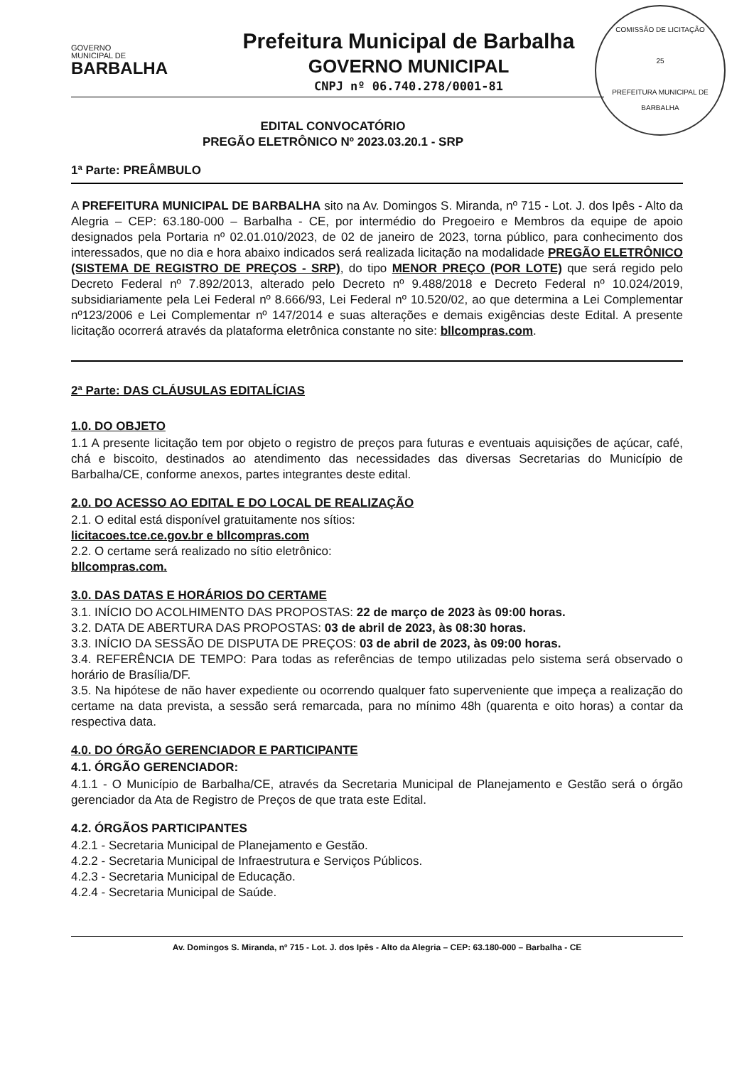GOVERNO
MUNICIPAL DE
BARBALHA
Prefeitura Municipal de Barbalha
GOVERNO MUNICIPAL
CNPJ nº 06.740.278/0001-81
COMISSÃO DE LICITAÇÃO
25
PREFEITURA MUNICIPAL DE BARBALHA
EDITAL CONVOCATÓRIO
PREGÃO ELETRÔNICO Nº 2023.03.20.1 - SRP
1ª Parte: PREÂMBULO
A PREFEITURA MUNICIPAL DE BARBALHA sito na Av. Domingos S. Miranda, nº 715 - Lot. J. dos Ipês - Alto da Alegria – CEP: 63.180-000 – Barbalha - CE, por intermédio do Pregoeiro e Membros da equipe de apoio designados pela Portaria nº 02.01.010/2023, de 02 de janeiro de 2023, torna público, para conhecimento dos interessados, que no dia e hora abaixo indicados será realizada licitação na modalidade PREGÃO ELETRÔNICO (SISTEMA DE REGISTRO DE PREÇOS - SRP), do tipo MENOR PREÇO (POR LOTE) que será regido pelo Decreto Federal nº 7.892/2013, alterado pelo Decreto nº 9.488/2018 e Decreto Federal nº 10.024/2019, subsidiariamente pela Lei Federal nº 8.666/93, Lei Federal nº 10.520/02, ao que determina a Lei Complementar nº123/2006 e Lei Complementar nº 147/2014 e suas alterações e demais exigências deste Edital. A presente licitação ocorrerá através da plataforma eletrônica constante no site: bllcompras.com.
2ª Parte: DAS CLÁUSULAS EDITALÍCIAS
1.0. DO OBJETO
1.1 A presente licitação tem por objeto o registro de preços para futuras e eventuais aquisições de açúcar, café, chá e biscoito, destinados ao atendimento das necessidades das diversas Secretarias do Município de Barbalha/CE, conforme anexos, partes integrantes deste edital.
2.0. DO ACESSO AO EDITAL E DO LOCAL DE REALIZAÇÃO
2.1. O edital está disponível gratuitamente nos sítios:
licitacoes.tce.ce.gov.br e bllcompras.com
2.2. O certame será realizado no sítio eletrônico:
bllcompras.com.
3.0. DAS DATAS E HORÁRIOS DO CERTAME
3.1. INÍCIO DO ACOLHIMENTO DAS PROPOSTAS: 22 de março de 2023 às 09:00 horas.
3.2. DATA DE ABERTURA DAS PROPOSTAS: 03 de abril de 2023, às 08:30 horas.
3.3. INÍCIO DA SESSÃO DE DISPUTA DE PREÇOS: 03 de abril de 2023, às 09:00 horas.
3.4. REFERÊNCIA DE TEMPO: Para todas as referências de tempo utilizadas pelo sistema será observado o horário de Brasília/DF.
3.5. Na hipótese de não haver expediente ou ocorrendo qualquer fato superveniente que impeça a realização do certame na data prevista, a sessão será remarcada, para no mínimo 48h (quarenta e oito horas) a contar da respectiva data.
4.0. DO ÓRGÃO GERENCIADOR E PARTICIPANTE
4.1. ÓRGÃO GERENCIADOR:
4.1.1 - O Município de Barbalha/CE, através da Secretaria Municipal de Planejamento e Gestão será o órgão gerenciador da Ata de Registro de Preços de que trata este Edital.
4.2. ÓRGÃOS PARTICIPANTES
4.2.1 - Secretaria Municipal de Planejamento e Gestão.
4.2.2 - Secretaria Municipal de Infraestrutura e Serviços Públicos.
4.2.3 - Secretaria Municipal de Educação.
4.2.4 - Secretaria Municipal de Saúde.
Av. Domingos S. Miranda, nº 715 - Lot. J. dos Ipês - Alto da Alegria – CEP: 63.180-000 – Barbalha - CE